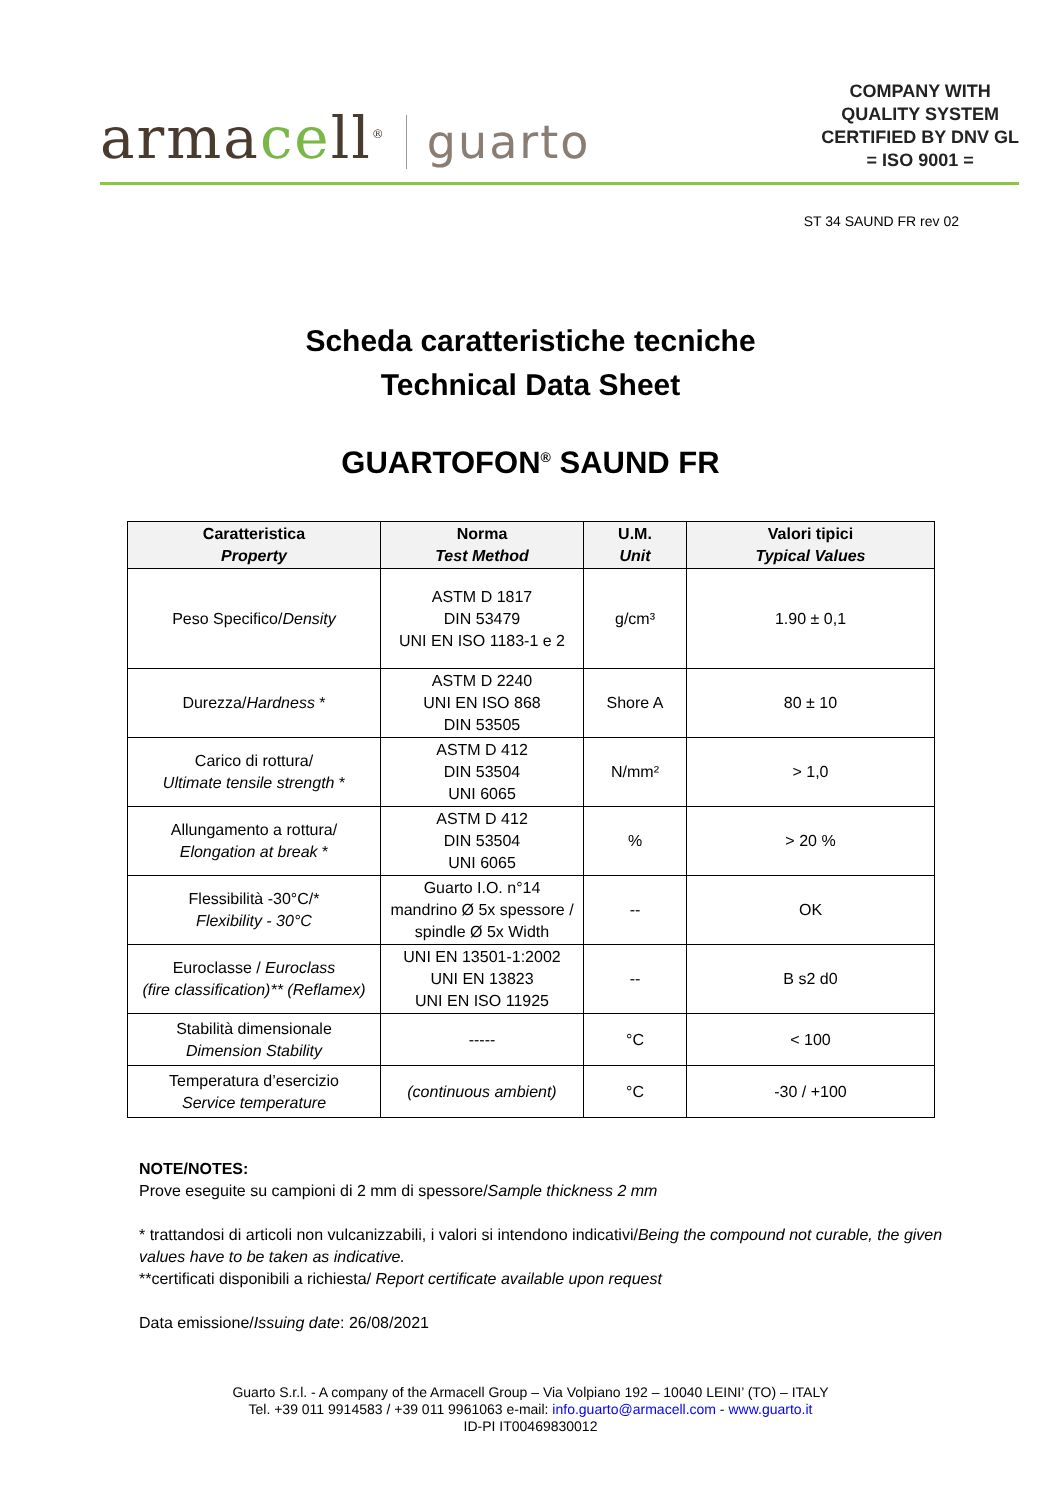armacell<sup>®</sup> guarto
COMPANY WITH
QUALITY SYSTEM
CERTIFIED BY DNV GL
= ISO 9001 =
ST 34 SAUND FR rev 02
Scheda caratteristiche tecniche
Technical Data Sheet
GUARTOFON<sup>®</sup> SAUND FR
| Caratteristica Property | Norma Test Method | U.M. Unit | Valori tipici Typical Values |
| --- | --- | --- | --- |
| Peso Specifico/ Density | ASTM D 1817 DIN 53479 UNI EN ISO 1183-1 e 2 | g/cm³ | 1.90 ± 0,1 |
| Durezza/ Hardness * | ASTM D 2240 UNI EN ISO 868 DIN 53505 | Shore A | 80 ± 10 |
| Carico di rottura/ Ultimate tensile strength * | ASTM D 412 DIN 53504 UNI 6065 | N/mm² | > 1,0 |
| Allungamento a rottura/ Elongation at break * | ASTM D 412 DIN 53504 UNI 6065 | % | > 20 % |
| Flessibilità -30°C/* Flexibility - 30°C | Guarto I.O. n°14 mandrino Ø 5x spessore / spindle Ø 5x Width | -- | OK |
| Euroclasse / Euroclass (fire classification)** (Reflamex) | UNI EN 13501-1:2002 UNI EN 13823 UNI EN ISO 11925 | -- | B s2 d0 |
| Stabilità dimensionale Dimension Stability | ----- | °C | < 100 |
| Temperatura d’esercizio Service temperature | (continuous ambient) | °C | -30 / +100 |
NOTE/NOTES:
Prove eseguite su campioni di 2 mm di spessore/Sample thickness 2 mm
* trattandosi di articoli non vulcanizzabili, i valori si intendono indicativi/Being the compound not curable, the given values have to be taken as indicative.
**certificati disponibili a richiesta/ Report certificate available upon request
Data emissione/Issuing date: 26/08/2021
Guarto S.r.l. - A company of the Armacell Group – Via Volpiano 192 – 10040 LEINI’ (TO) – ITALY
Tel. +39 011 9914583 / +39 011 9961063 e-mail: info.guarto@armacell.com - www.guarto.it
ID-PI IT00469830012